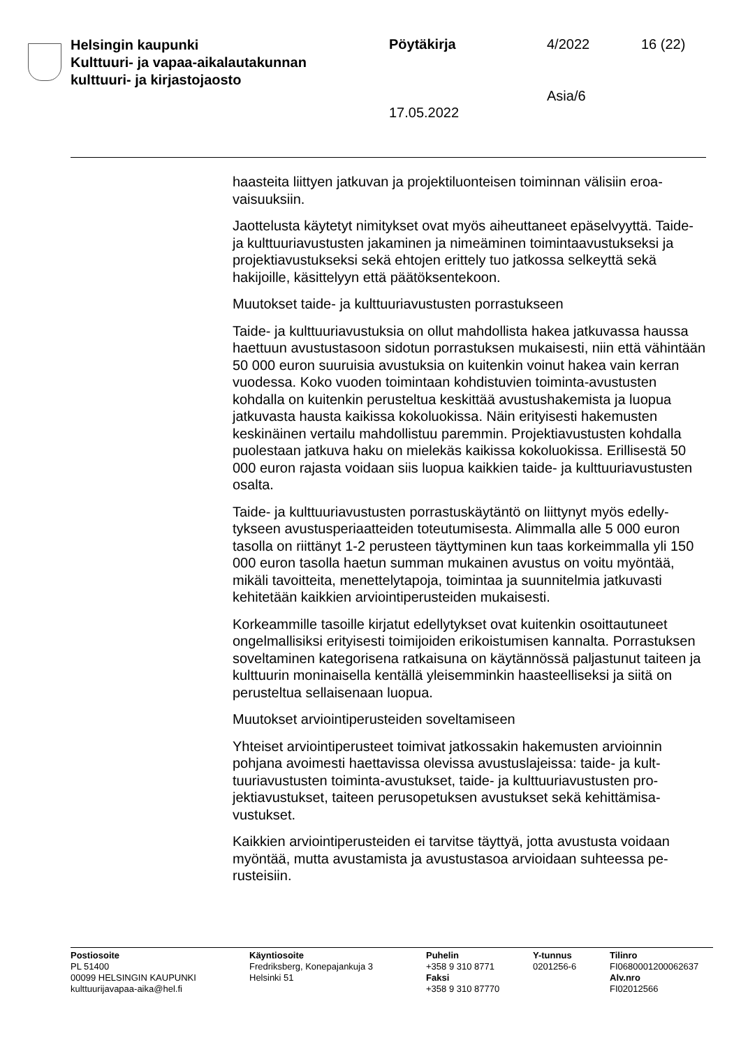Helsingin kaupunki
Kulttuuri- ja vapaa-aikalautakunnan
kulttuuri- ja kirjastojaosto
Pöytäkirja 4/2022 16 (22)
Asia/6
17.05.2022
haasteita liittyen jatkuvan ja projektiluonteisen toiminnan välisiin eroa­vaisuuksiin.
Jaottelusta käytetyt nimitykset ovat myös aiheuttaneet epäselvyyttä. Taide- ja kulttuuriavustusten jakaminen ja nimeäminen toiminta­avustukseksi ja projektiavustukseksi sekä ehtojen erittely tuo jatkossa selkeyttä sekä hakijoille, käsittelyyn että päätöksentekoon.
Muutokset taide- ja kulttuuriavustusten porrastukseen
Taide- ja kulttuuriavustuksia on ollut mahdollista hakea jatkuvassa haussa haettuun avustustasoon sidotun porrastuksen mukaisesti, niin että vähintään 50 000 euron suuruisia avustuksia on kuitenkin voinut hakea vain kerran vuodessa. Koko vuoden toimintaan kohdistuvien toiminta-avustusten kohdalla on kuitenkin perusteltua keskittää avus­tushakemista ja luopua jatkuvasta hausta kaikissa kokoluokissa. Näin erityisesti hakemusten keskinäinen vertailu mahdollistuu paremmin. Projektiavustusten kohdalla puolestaan jatkuva haku on mielekäs kai­kissa kokoluokissa. Erillisestä 50 000 euron rajasta voidaan siis luopua kaikkien taide- ja kulttuuriavustusten osalta.
Taide- ja kulttuuriavustusten porrastuskäytäntö on liittynyt myös edelly­tykseen avustusperiaatteiden toteutumisesta. Alimmalla alle 5 000 eu­ron tasolla on riittänyt 1-2 perusteen täyttyminen kun taas korkeimmalla yli 150 000 euron tasolla haetun summan mukainen avustus on voitu myöntää, mikäli tavoitteita, menettelytapoja, toimintaa ja suunnitelmia jatkuvasti kehitetään kaikkien arviointiperusteiden mukaisesti.
Korkeammille tasoille kirjatut edellytykset ovat kuitenkin osoittautuneet ongelmallisiksi erityisesti toimijoiden erikoistumisen kannalta. Porras­tuksen soveltaminen kategorisena ratkaisuna on käytännössä paljastu­nut taiteen ja kulttuurin moninaisella kentällä yleisemminkin haasteelli­seksi ja siitä on perusteltua sellaisenaan luopua.
Muutokset arviointiperusteiden soveltamiseen
Yhteiset arviointiperusteet toimivat jatkossakin hakemusten arvioinnin pohjana avoimesti haettavissa olevissa avustuslajeissa: taide- ja kult­tuuriavustusten toiminta-avustukset, taide- ja kulttuuriavustusten pro­jektiavustukset, taiteen perusopetuksen avustukset sekä kehittämisa­vustukset.
Kaikkien arviointiperusteiden ei tarvitse täyttyä, jotta avustusta voidaan myöntää, mutta avustamista ja avustustasoa arvioidaan suhteessa pe­rusteisiin.
Postiosoite
PL 51400
00099 HELSINGIN KAUPUNKI
kulttuurijavapaa-aika@hel.fi
Käyntiosoite
Fredriksberg, Konepajankuja 3
Helsinki 51
Puhelin
+358 9 310 8771
Faksi
+358 9 310 87770
Y-tunnus
0201256-6
Tilinro
FI0680001200062637
Alv.nro
FI02012566